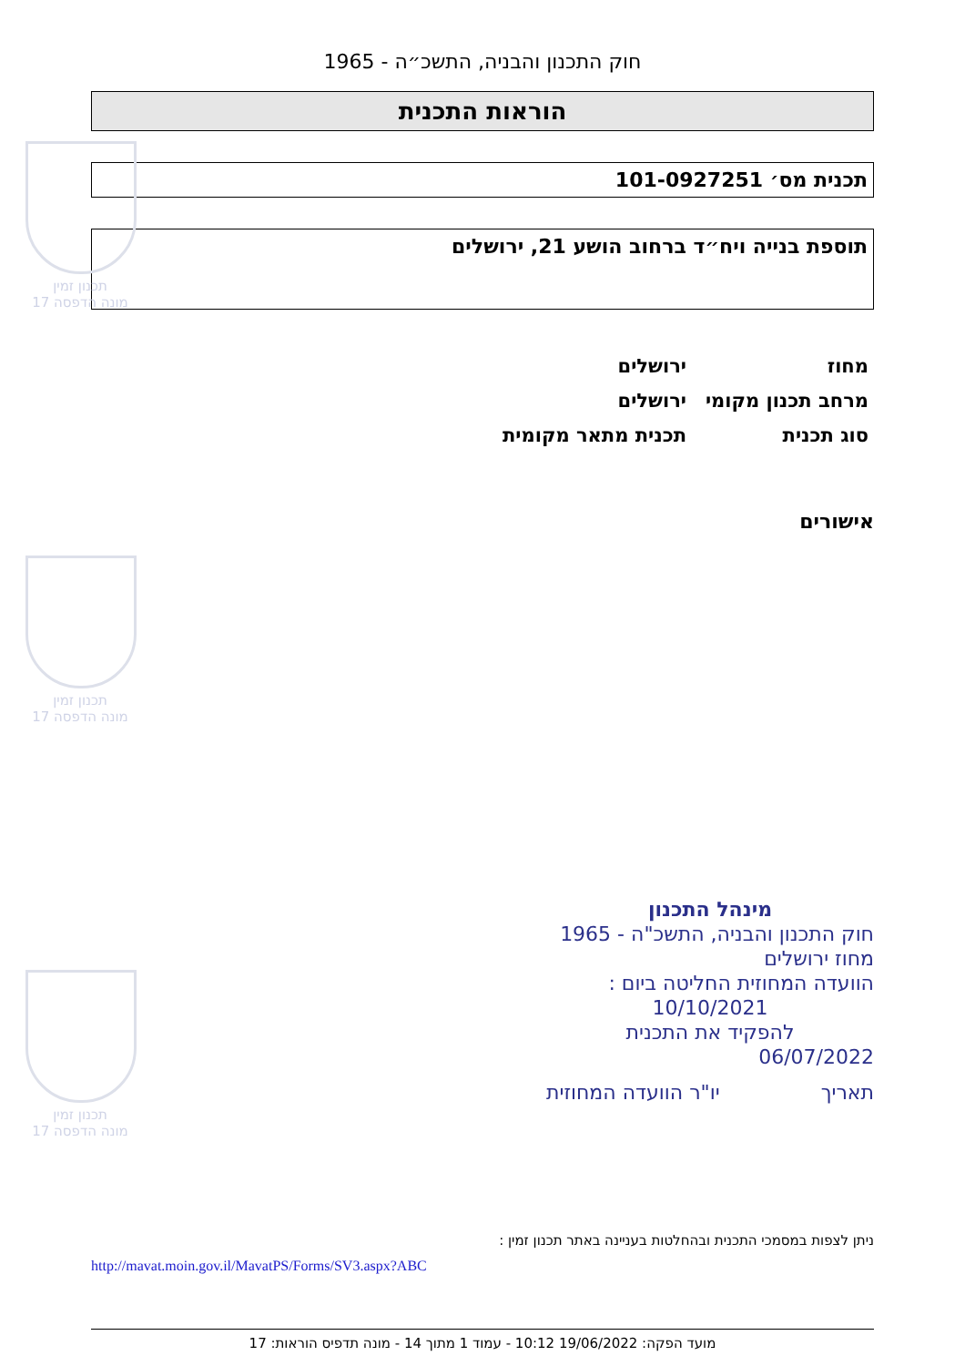תכנון זמין
מונה הדפסה 17
תכנון זמין
מונה הדפסה 17
תכנון זמין
מונה הדפסה 17
חוק התכנון והבניה, התשכ״ה - 1965
הוראות התכנית
תכנית מס׳ 101-0927251
תוספת בנייה ויח״ד ברחוב הושע 21, ירושלים
מחוז ירושלים
מרחב תכנון מקומי ירושלים
סוג תכנית תכנית מתאר מקומית
אישורים
מינהל התכנון
חוק התכנון והבניה, התשכ"ה - 1965
מחוז ירושלים
הוועדה המחוזית החליטה ביום :
10/10/2021
להפקיד את התכנית
06/07/2022
תאריך יו"ר הוועדה המחוזית
ניתן לצפות במסמכי התכנית ובהחלטות בעניינה באתר תכנון זמין :
http://mavat.moin.gov.il/MavatPS/Forms/SV3.aspx?ABC
מועד הפקה: 19/06/2022 10:12 - עמוד 1 מתוך 14 - מונה תדפיס הוראות: 17